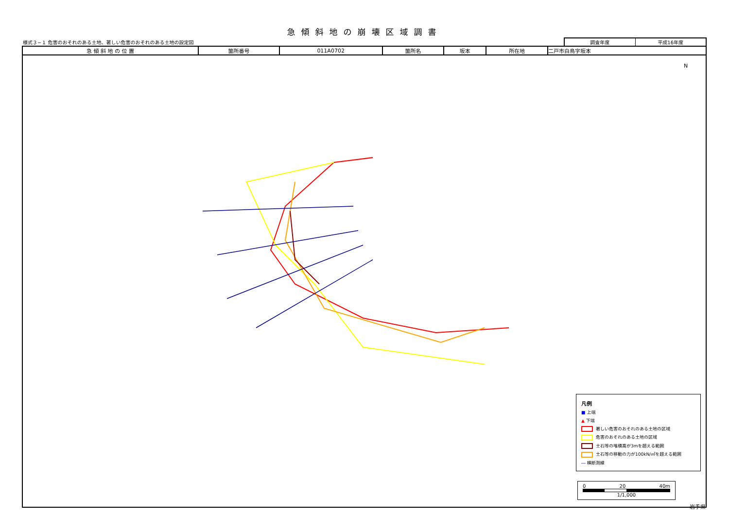急傾斜地の崩壊区域調書
様式３−１ 危害のおそれのある土地、著しい危害のおそれのある土地の設定図
調査年度 平成16年度
| 急 傾 斜 地 の 位 置 | 箇所番号 | 011A0702 | 箇所名 | 坂本 | 所在地 | 二戸市白鳥字坂本 |
N
凡例
■ 上端
▲ 下端
著しい危害のおそれのある土地の区域
危害のおそれのある土地の区域
土石等の堆積高が3mを超える範囲
土石等の移動の力が100kN/㎡を超える範囲
― 横断測線
0 20 40m
1/1,000
岩手県